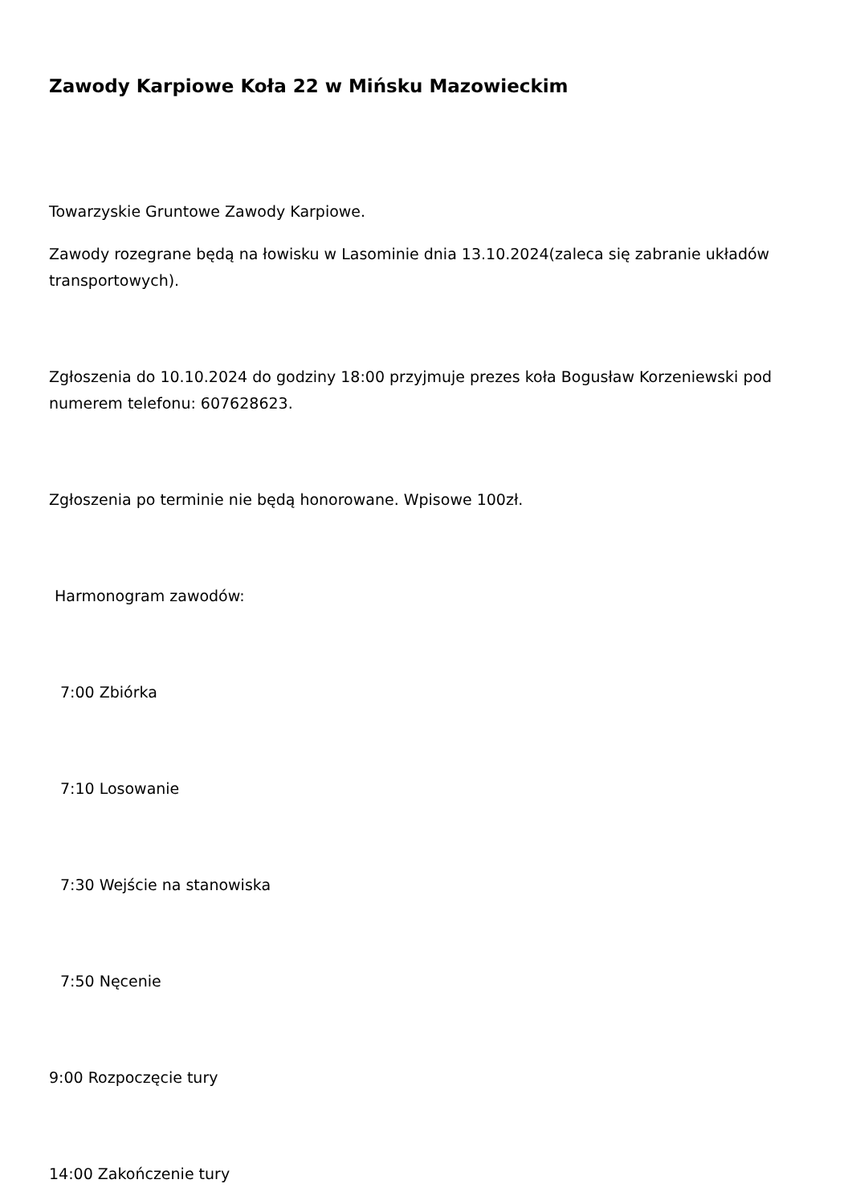Zawody Karpiowe Koła 22 w Mińsku Mazowieckim
Towarzyskie Gruntowe Zawody Karpiowe.
Zawody rozegrane będą na łowisku w Lasominie dnia 13.10.2024(zaleca się zabranie układów transportowych).
Zgłoszenia do 10.10.2024 do godziny 18:00 przyjmuje prezes koła Bogusław Korzeniewski pod numerem telefonu: 607628623.
Zgłoszenia po terminie nie będą honorowane. Wpisowe 100zł.
Harmonogram zawodów:
7:00 Zbiórka
7:10 Losowanie
7:30 Wejście na stanowiska
7:50 Nęcenie
9:00 Rozpoczęcie tury
14:00 Zakończenie tury